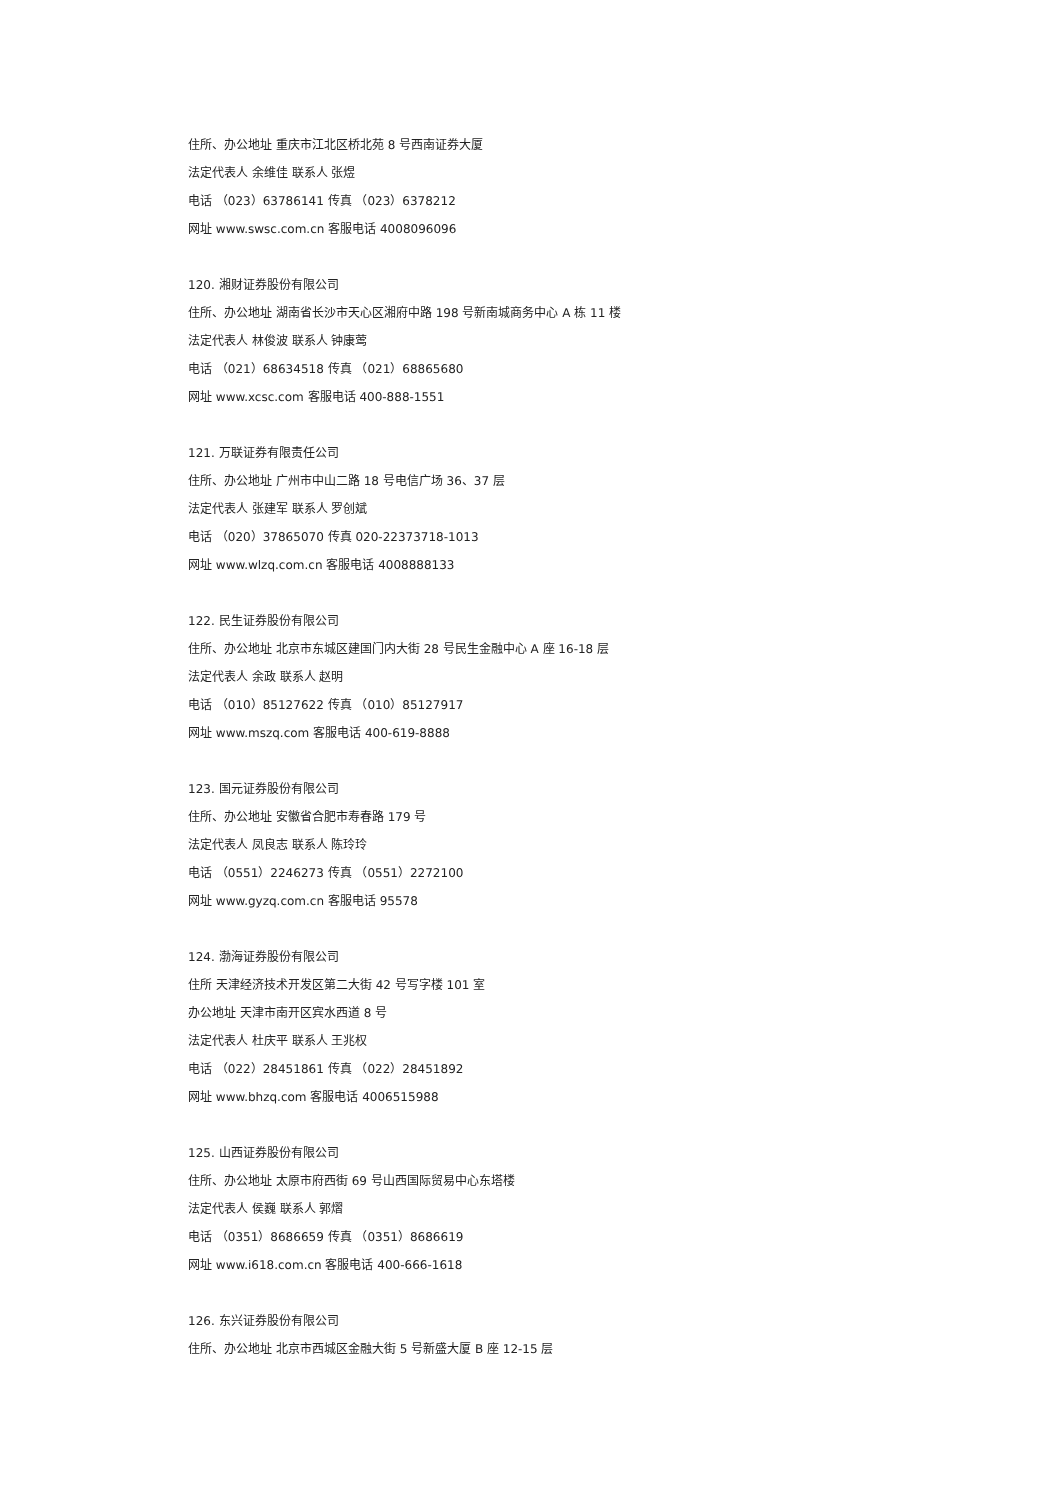住所、办公地址 重庆市江北区桥北苑 8 号西南证券大厦
法定代表人 余维佳 联系人 张煜
电话 （023）63786141 传真 （023）6378212
网址 www.swsc.com.cn 客服电话 4008096096
120. 湘财证券股份有限公司
住所、办公地址 湖南省长沙市天心区湘府中路 198 号新南城商务中心 A 栋 11 楼
法定代表人 林俊波 联系人 钟康莺
电话 （021）68634518 传真 （021）68865680
网址 www.xcsc.com 客服电话 400-888-1551
121. 万联证券有限责任公司
住所、办公地址 广州市中山二路 18 号电信广场 36、37 层
法定代表人 张建军 联系人 罗创斌
电话 （020）37865070 传真 020-22373718-1013
网址 www.wlzq.com.cn 客服电话 4008888133
122. 民生证券股份有限公司
住所、办公地址 北京市东城区建国门内大街 28 号民生金融中心 A 座 16-18 层
法定代表人 余政 联系人 赵明
电话 （010）85127622 传真 （010）85127917
网址 www.mszq.com 客服电话 400-619-8888
123. 国元证券股份有限公司
住所、办公地址 安徽省合肥市寿春路 179 号
法定代表人 凤良志 联系人 陈玲玲
电话 （0551）2246273 传真 （0551）2272100
网址 www.gyzq.com.cn 客服电话 95578
124. 渤海证券股份有限公司
住所 天津经济技术开发区第二大街 42 号写字楼 101 室
办公地址 天津市南开区宾水西道 8 号
法定代表人 杜庆平 联系人 王兆权
电话 （022）28451861 传真 （022）28451892
网址 www.bhzq.com 客服电话 4006515988
125. 山西证券股份有限公司
住所、办公地址 太原市府西街 69 号山西国际贸易中心东塔楼
法定代表人 侯巍 联系人 郭熠
电话 （0351）8686659 传真 （0351）8686619
网址 www.i618.com.cn 客服电话 400-666-1618
126. 东兴证券股份有限公司
住所、办公地址 北京市西城区金融大街 5 号新盛大厦 B 座 12-15 层